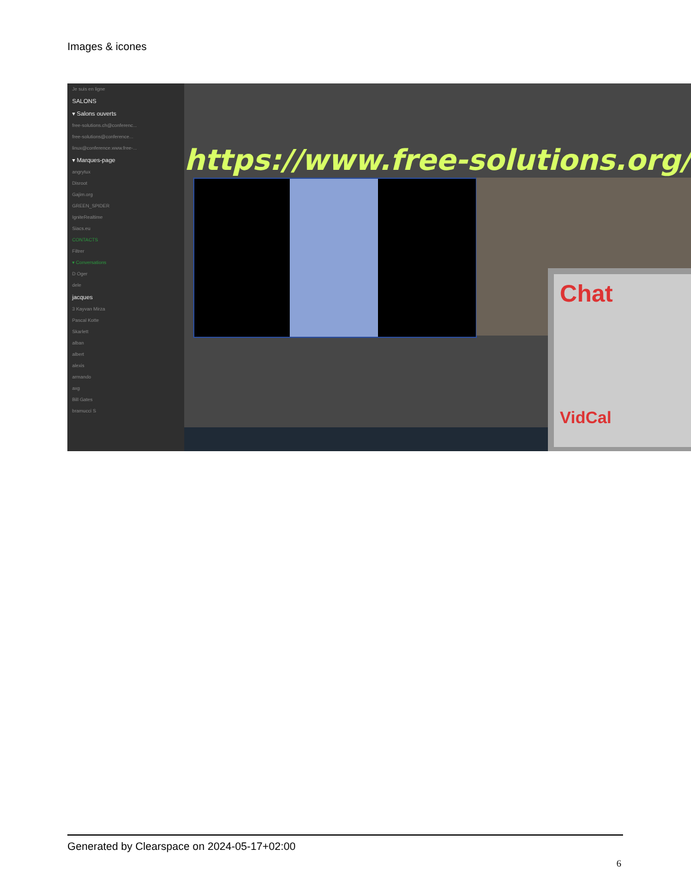Images & icones
Je suis en ligne
SALONS
▾ Salons ouverts
free-solutions.ch@conferenc...
free-solutions@conference...
linux@conference.www.free-...
▾ Marques-page
angrytux
Disroot
Gajim.org
GREEN_SPIDER
IgniteRealtime
Siacs.eu
CONTACTS
Filtrer
▾ Conversations
D Oger
dele
jacques
3 Kayvan Mirza
Pascal Kotte
Skarlett
alban
albert
alexis
armando
axg
Bill Gates
bramucci S
https://www.free-solutions.org/
Chat
VidCal
Generated by Clearspace on 2024-05-17+02:00
6